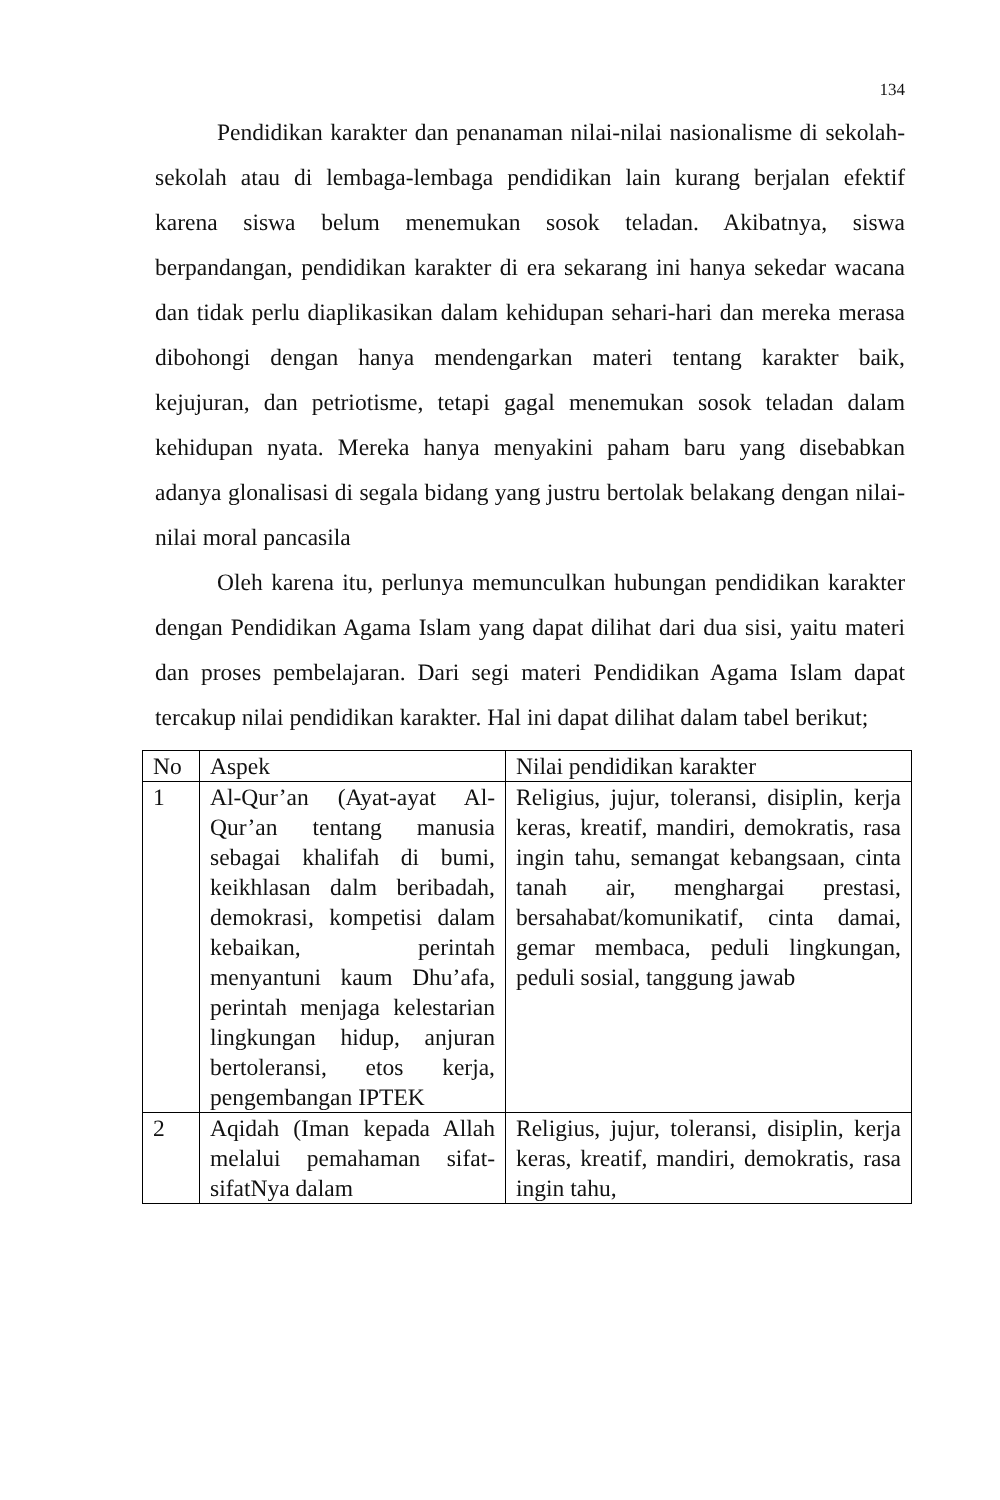134
Pendidikan karakter dan penanaman nilai-nilai nasionalisme di sekolah-sekolah atau di lembaga-lembaga pendidikan lain kurang berjalan efektif karena siswa belum menemukan sosok teladan. Akibatnya, siswa berpandangan, pendidikan karakter di era sekarang ini hanya sekedar wacana dan tidak perlu diaplikasikan dalam kehidupan sehari-hari dan mereka merasa dibohongi dengan hanya mendengarkan materi tentang karakter baik, kejujuran, dan petriotisme, tetapi gagal menemukan sosok teladan dalam kehidupan nyata. Mereka hanya menyakini paham baru yang disebabkan adanya glonalisasi di segala bidang yang justru bertolak belakang dengan nilai-nilai moral pancasila
Oleh karena itu, perlunya memunculkan hubungan pendidikan karakter dengan Pendidikan Agama Islam yang dapat dilihat dari dua sisi, yaitu materi dan proses pembelajaran. Dari segi materi Pendidikan Agama Islam dapat tercakup nilai pendidikan karakter. Hal ini dapat dilihat dalam tabel berikut;
| No | Aspek | Nilai pendidikan karakter |
| 1 | Al-Qur’an (Ayat-ayat Al-Qur’an tentang manusia sebagai khalifah di bumi, keikhlasan dalm beribadah, demokrasi, kompetisi dalam kebaikan, perintah menyantuni kaum Dhu’afa, perintah menjaga kelestarian lingkungan hidup, anjuran bertoleransi, etos kerja, pengembangan IPTEK | Religius, jujur, toleransi, disiplin, kerja keras, kreatif, mandiri, demokratis, rasa ingin tahu, semangat kebangsaan, cinta tanah air, menghargai prestasi, bersahabat/komunikatif, cinta damai, gemar membaca, peduli lingkungan, peduli sosial, tanggung jawab |
| 2 | Aqidah (Iman kepada Allah melalui pemahaman sifat-sifatNya dalam | Religius, jujur, toleransi, disiplin, kerja keras, kreatif, mandiri, demokratis, rasa ingin tahu, |